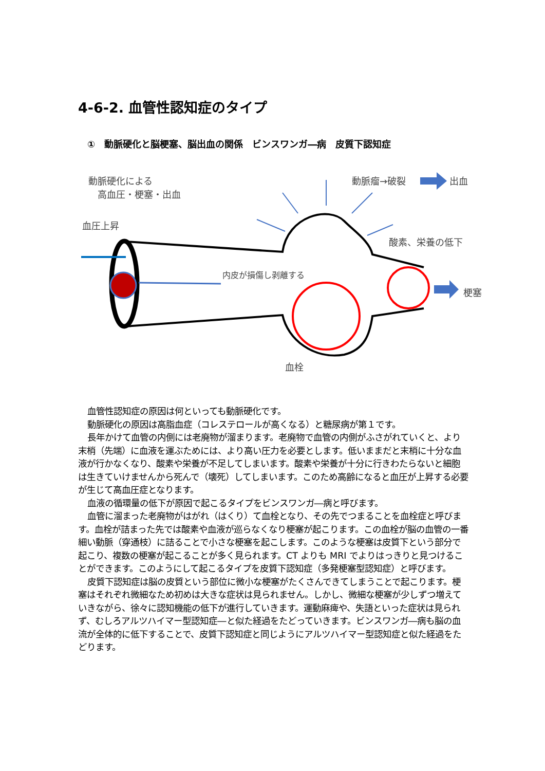4-6-2. 血管性認知症のタイプ
①　動脈硬化と脳梗塞、脳出血の関係　ビンスワンガ―病　皮質下認知症
動脈硬化による
　高血圧・梗塞・出血
血圧上昇
動脈瘤→破裂 出血
酸素、栄養の低下
内皮が損傷し剥離する
梗塞
血栓
血管性認知症の原因は何といっても動脈硬化です。
動脈硬化の原因は高脂血症（コレステロールが高くなる）と糖尿病が第１です。
長年かけて血管の内側には老廃物が溜まります。老廃物で血管の内側がふさがれていくと、より末梢（先端）に血液を運ぶためには、より高い圧力を必要とします。低いままだと末梢に十分な血液が行かなくなり、酸素や栄養が不足してしまいます。酸素や栄養が十分に行きわたらないと細胞は生きていけませんから死んで（壊死）してしまいます。このため高齢になると血圧が上昇する必要が生じて高血圧症となります。
血液の循環量の低下が原因で起こるタイプをビンスワンガ―病と呼びます。
血管に溜まった老廃物がはがれ（はくり）て血栓となり、その先でつまることを血栓症と呼びます。血栓が詰まった先では酸素や血液が巡らなくなり梗塞が起こります。この血栓が脳の血管の一番細い動脈（穿通枝）に詰ることで小さな梗塞を起こします。このような梗塞は皮質下という部分で起こり、複数の梗塞が起こることが多く見られます。CT よりも MRI でよりはっきりと見つけることができます。このようにして起こるタイプを皮質下認知症（多発梗塞型認知症）と呼びます。
皮質下認知症は脳の皮質という部位に微小な梗塞がたくさんできてしまうことで起こります。梗塞はそれぞれ微細なため初めは大きな症状は見られません。しかし、微細な梗塞が少しずつ増えていきながら、徐々に認知機能の低下が進行していきます。運動麻痺や、失語といった症状は見られず、むしろアルツハイマー型認知症―と似た経過をたどっていきます。ビンスワンガ―病も脳の血流が全体的に低下することで、皮質下認知症と同じようにアルツハイマー型認知症と似た経過をたどります。